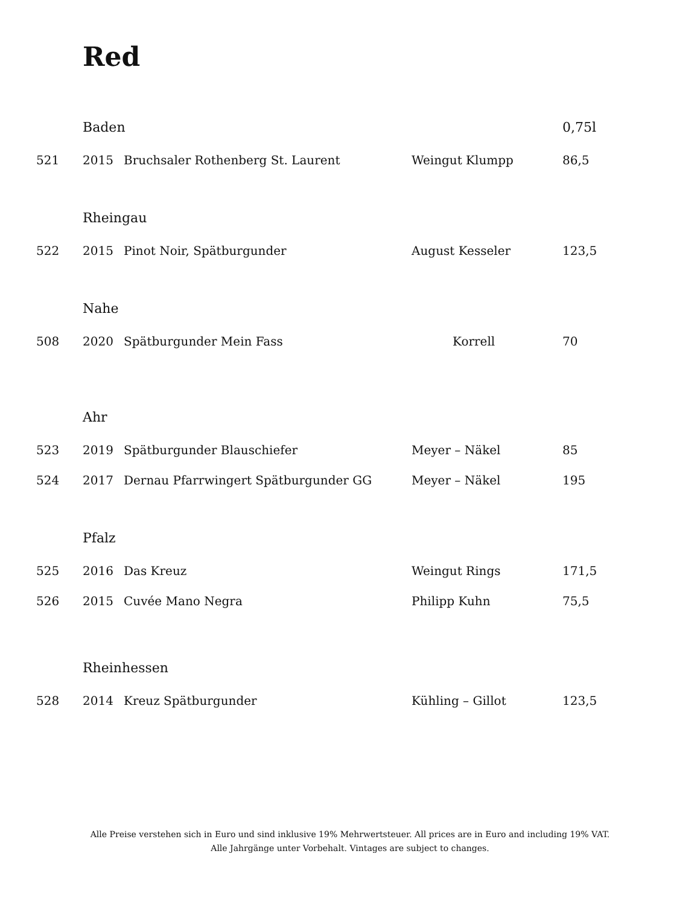Red
| | Baden | | | 0,75l |
| 521 | 2015 | Bruchsaler Rothenberg St. Laurent | Weingut Klumpp | 86,5 |
| | Rheingau | | | |
| 522 | 2015 | Pinot Noir, Spätburgunder | August Kesseler | 123,5 |
| | Nahe | | | |
| 508 | 2020 | Spätburgunder Mein Fass | Korrell | 70 |
| | Ahr | | | |
| 523 | 2019 | Spätburgunder Blauschiefer | Meyer – Näkel | 85 |
| 524 | 2017 | Dernau Pfarrwingert Spätburgunder GG | Meyer – Näkel | 195 |
| | Pfalz | | | |
| 525 | 2016 | Das Kreuz | Weingut Rings | 171,5 |
| 526 | 2015 | Cuvée Mano Negra | Philipp Kuhn | 75,5 |
| | Rheinhessen | | | |
| 528 | 2014 | Kreuz Spätburgunder | Kühling – Gillot | 123,5 |
Alle Preise verstehen sich in Euro und sind inklusive 19% Mehrwertsteuer. All prices are in Euro and including 19% VAT.
Alle Jahrgänge unter Vorbehalt. Vintages are subject to changes.